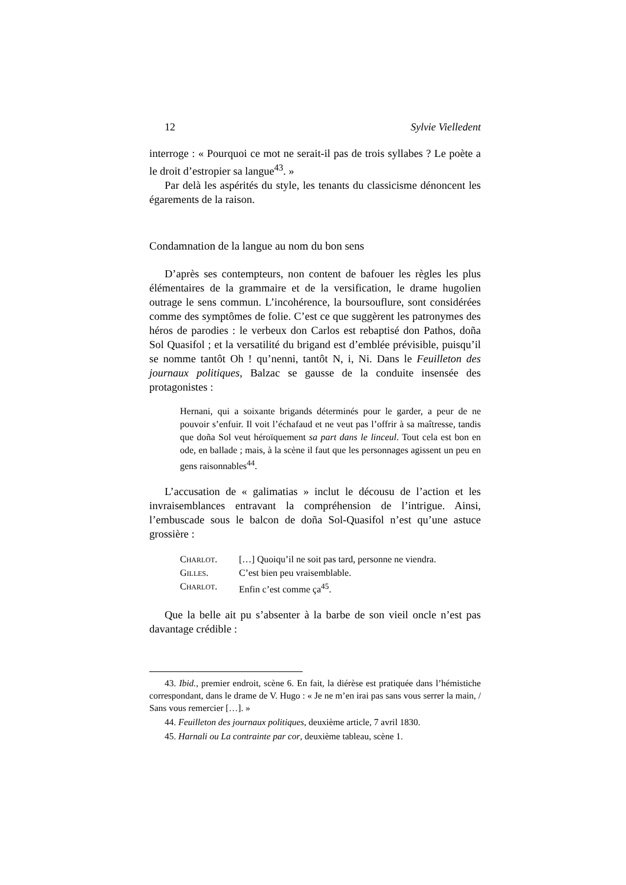12 Sylvie Vielledent
interroge : « Pourquoi ce mot ne serait-il pas de trois syllabes ? Le poète a le droit d’estropier sa langue<sup>43</sup>. »
Par delà les aspérités du style, les tenants du classicisme dénoncent les égarements de la raison.
Condamnation de la langue au nom du bon sens
D’après ses contempteurs, non content de bafouer les règles les plus élémentaires de la grammaire et de la versification, le drame hugolien outrage le sens commun. L’incohérence, la boursouflure, sont considérées comme des symptômes de folie. C’est ce que suggèrent les patronymes des héros de parodies : le verbeux don Carlos est rebaptisé don Pathos, doña Sol Quasifol ; et la versatilité du brigand est d’emblée prévisible, puisqu’il se nomme tantôt Oh ! qu’nenni, tantôt N, i, Ni. Dans le Feuilleton des journaux politiques, Balzac se gausse de la conduite insensée des protagonistes :
Hernani, qui a soixante brigands déterminés pour le garder, a peur de ne pouvoir s’enfuir. Il voit l’échafaud et ne veut pas l’offrir à sa maîtresse, tandis que doña Sol veut héroïquement sa part dans le linceul. Tout cela est bon en ode, en ballade ; mais, à la scène il faut que les personnages agissent un peu en gens raisonnables<sup>44</sup>.
L’accusation de « galimatias » inclut le décousu de l’action et les invraisemblances entravant la compréhension de l’intrigue. Ainsi, l’embuscade sous le balcon de doña Sol-Quasifol n’est qu’une astuce grossière :
CHARLOT. […] Quoiqu’il ne soit pas tard, personne ne viendra.
GILLES. C’est bien peu vraisemblable.
CHARLOT. Enfin c’est comme ça<sup>45</sup>.
Que la belle ait pu s’absenter à la barbe de son vieil oncle n’est pas davantage crédible :
43. Ibid., premier endroit, scène 6. En fait, la diérèse est pratiquée dans l’hémistiche correspondant, dans le drame de V. Hugo : « Je ne m’en irai pas sans vous serrer la main, / Sans vous remercier […]. »
44. Feuilleton des journaux politiques, deuxième article, 7 avril 1830.
45. Harnali ou La contrainte par cor, deuxième tableau, scène 1.